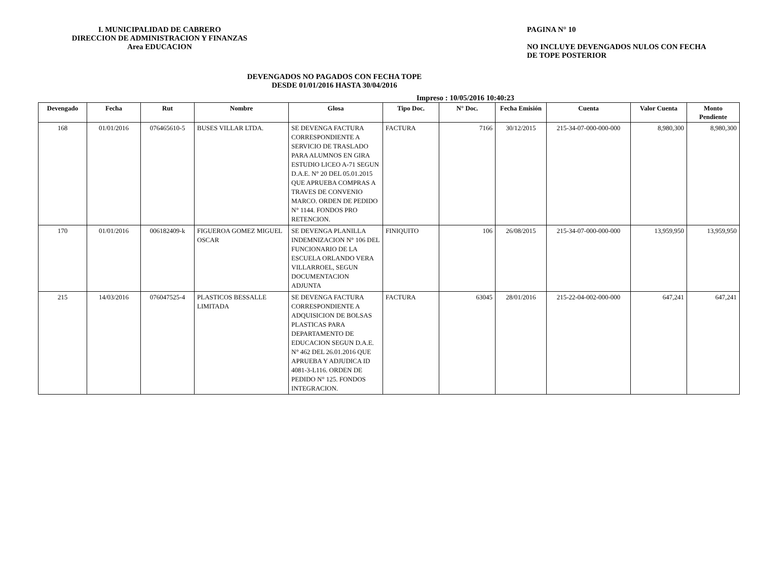I. MUNICIPALIDAD DE CABRERO
DIRECCION DE ADMINISTRACION Y FINANZAS
Area EDUCACION
PAGINA N° 10
NO INCLUYE DEVENGADOS NULOS CON FECHA
DE TOPE POSTERIOR
DEVENGADOS NO PAGADOS CON FECHA TOPE
DESDE 01/01/2016 HASTA 30/04/2016
Impreso : 10/05/2016 10:40:23
| Devengado | Fecha | Rut | Nombre | Glosa | Tipo Doc. | N° Doc. | Fecha Emisión | Cuenta | Valor Cuenta | Monto Pendiente |
| --- | --- | --- | --- | --- | --- | --- | --- | --- | --- | --- |
| 168 | 01/01/2016 | 076465610-5 | BUSES VILLAR LTDA. | SE DEVENGA FACTURA CORRESPONDIENTE A SERVICIO DE TRASLADO PARA ALUMNOS EN GIRA ESTUDIO LICEO A-71 SEGUN D.A.E. N° 20 DEL 05.01.2015 QUE APRUEBA COMPRAS A TRAVES DE CONVENIO MARCO. ORDEN DE PEDIDO N° 1144. FONDOS PRO RETENCION. | FACTURA | 7166 | 30/12/2015 | 215-34-07-000-000-000 | 8,980,300 | 8,980,300 |
| 170 | 01/01/2016 | 006182409-k | FIGUEROA GOMEZ MIGUEL OSCAR | SE DEVENGA PLANILLA INDEMNIZACION N° 106 DEL FUNCIONARIO DE LA ESCUELA ORLANDO VERA VILLARROEL, SEGUN DOCUMENTACION ADJUNTA | FINIQUITO | 106 | 26/08/2015 | 215-34-07-000-000-000 | 13,959,950 | 13,959,950 |
| 215 | 14/03/2016 | 076047525-4 | PLASTICOS BESSALLE LIMITADA | SE DEVENGA FACTURA CORRESPONDIENTE A ADQUISICION DE BOLSAS PLASTICAS PARA DEPARTAMENTO DE EDUCACION SEGUN D.A.E. N° 462 DEL 26.01.2016 QUE APRUEBA Y ADJUDICA ID 4081-3-L116. ORDEN DE PEDIDO N° 125. FONDOS INTEGRACION. | FACTURA | 63045 | 28/01/2016 | 215-22-04-002-000-000 | 647,241 | 647,241 |